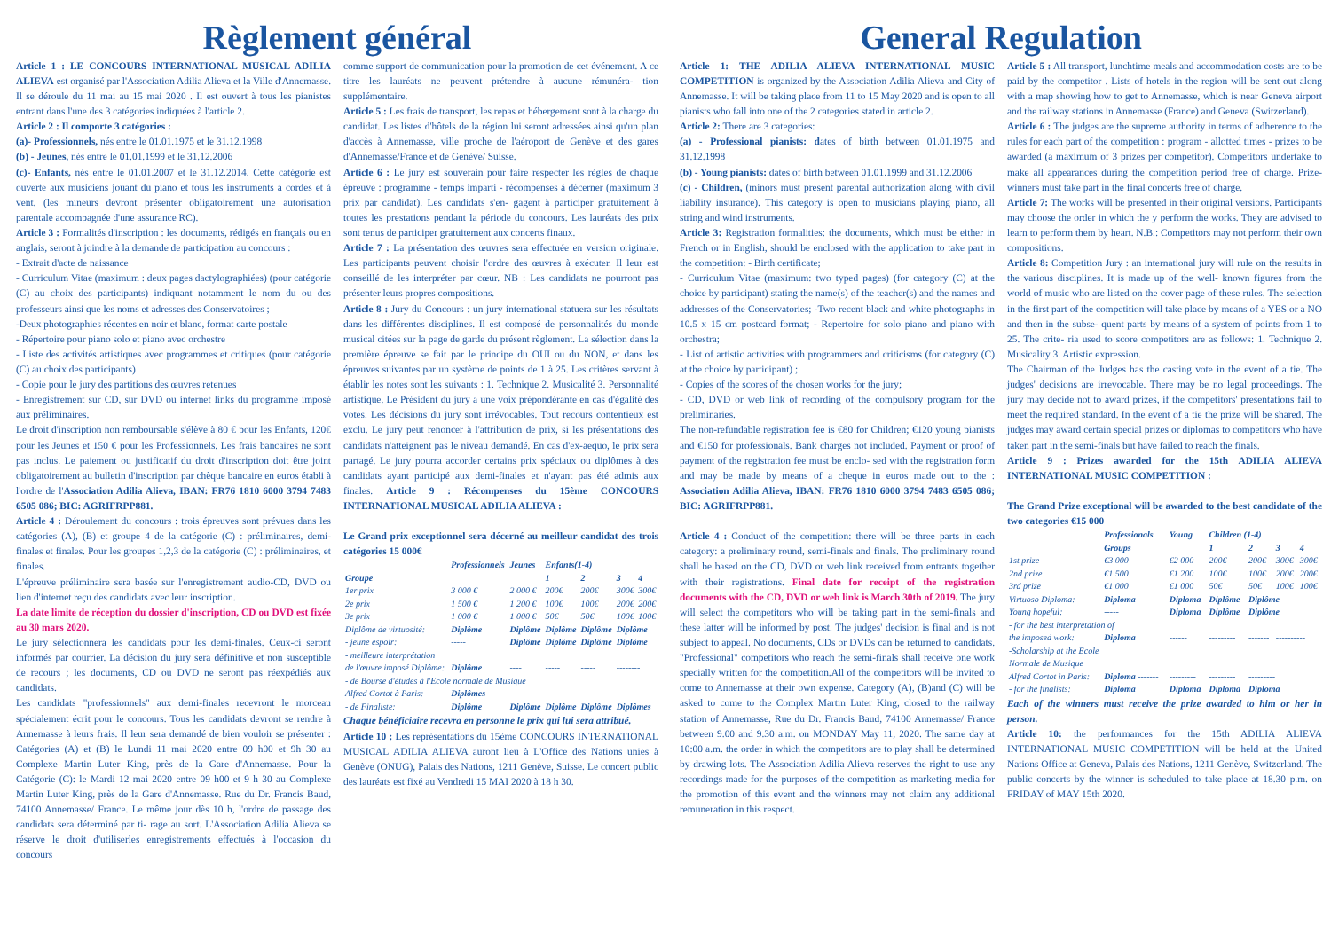Règlement général
Article 1 : LE CONCOURS INTERNATIONAL MUSICAL ADILIA ALIEVA est organisé par l'Association Adilia Alieva et la Ville d'Annemasse. Il se déroule du 11 mai au 15 mai 2020 . Il est ouvert à tous les pianistes entrant dans l'une des 3 catégories indiquées à l'article 2.
Article 2 : Il comporte 3 catégories :
(a)- Professionnels, nés entre le 01.01.1975 et le 31.12.1998
(b) - Jeunes, nés entre le 01.01.1999 et le 31.12.2006
(c)- Enfants, nés entre le 01.01.2007 et le 31.12.2014. Cette catégorie est ouverte aux musiciens jouant du piano et tous les instruments à cordes et à vent. (les mineurs devront présenter obligatoirement une autorisation parentale accompagnée d'une assurance RC).
Article 3 : Formalités d'inscription : les documents, rédigés en français ou en anglais, seront à joindre à la demande de participation au concours :
- Extrait d'acte de naissance
- Curriculum Vitae (maximum : deux pages dactylographiées) (pour catégorie (C) au choix des participants) indiquant notamment le nom du ou des professeurs ainsi que les noms et adresses des Conservatoires ;
-Deux photographies récentes en noir et blanc, format carte postale
- Répertoire pour piano solo et piano avec orchestre
- Liste des activités artistiques avec programmes et critiques (pour catégorie (C) au choix des participants)
- Copie pour le jury des partitions des œuvres retenues
- Enregistrement sur CD, sur DVD ou internet links du programme imposé aux préliminaires.
Le droit d'inscription non remboursable s'élève à 80 € pour les Enfants, 120€ pour les Jeunes et 150 € pour les Professionnels. Les frais bancaires ne sont pas inclus. Le paiement ou justificatif du droit d'inscription doit être joint obligatoirement au bulletin d'inscription par chèque bancaire en euros établi à l'ordre de l'Association Adilia Alieva, IBAN: FR76 1810 6000 3794 7483 6505 086; BIC: AGRIFRPP881.
Article 4 : Déroulement du concours : trois épreuves sont prévues dans les catégories (A), (B) et groupe 4 de la catégorie (C) : préliminaires, demi-finales et finales. Pour les groupes 1,2,3 de la catégorie (C) : préliminaires, et finales.
L'épreuve préliminaire sera basée sur l'enregistrement audio-CD, DVD ou lien d'internet reçu des candidats avec leur inscription.
La date limite de réception du dossier d'inscription, CD ou DVD est fixée au 30 mars 2020.
Le jury sélectionnera les candidats pour les demi-finales. Ceux-ci seront informés par courrier. La décision du jury sera définitive et non susceptible de recours ; les documents, CD ou DVD ne seront pas réexpédiés aux candidats.
Les candidats "professionnels" aux demi-finales recevront le morceau spécialement écrit pour le concours. Tous les candidats devront se rendre à Annemasse à leurs frais. Il leur sera demandé de bien vouloir se présenter : Catégories (A) et (B) le Lundi 11 mai 2020 entre 09 h00 et 9h 30 au Complexe Martin Luter King, près de la Gare d'Annemasse. Pour la Catégorie (C): le Mardi 12 mai 2020 entre 09 h00 et 9 h 30 au Complexe Martin Luter King, près de la Gare d'Annemasse. Rue du Dr. Francis Baud, 74100 Annemasse/ France. Le même jour dès 10 h, l'ordre de passage des candidats sera déterminé par ti- rage au sort. L'Association Adilia Alieva se réserve le droit d'utiliserles enregistrements effectués à l'occasion du concours
comme support de communication pour la promotion de cet événement. A ce titre les lauréats ne peuvent prétendre à aucune rémunéra- tion supplémentaire.
Article 5 : Les frais de transport, les repas et hébergement sont à la charge du candidat. Les listes d'hôtels de la région lui seront adressées ainsi qu'un plan d'accès à Annemasse, ville proche de l'aéroport de Genève et des gares d'Annemasse/France et de Genève/ Suisse.
Article 6 : Le jury est souverain pour faire respecter les règles de chaque épreuve : programme - temps imparti - récompenses à décerner (maximum 3 prix par candidat). Les candidats s'en- gagent à participer gratuitement à toutes les prestations pendant la période du concours. Les lauréats des prix sont tenus de participer gratuitement aux concerts finaux.
Article 7 : La présentation des œuvres sera effectuée en version originale. Les participants peuvent choisir l'ordre des œuvres à exécuter. Il leur est conseillé de les interpréter par cœur. NB : Les candidats ne pourront pas présenter leurs propres compositions.
Article 8 : Jury du Concours : un jury international statuera sur les résultats dans les différentes disciplines. Il est composé de personnalités du monde musical citées sur la page de garde du présent règlement. La sélection dans la première épreuve se fait par le principe du OUI ou du NON, et dans les épreuves suivantes par un système de points de 1 à 25. Les critères servant à établir les notes sont les suivants : 1. Technique 2. Musicalité 3. Personnalité artistique. Le Président du jury a une voix prépondérante en cas d'égalité des votes. Les décisions du jury sont irrévocables. Tout recours contentieux est exclu. Le jury peut renoncer à l'attribution de prix, si les présentations des candidats n'atteignent pas le niveau demandé. En cas d'ex-aequo, le prix sera partagé. Le jury pourra accorder certains prix spéciaux ou diplômes à des candidats ayant participé aux demi-finales et n'ayant pas été admis aux finales. Article 9 : Récompenses du 15ème CONCOURS INTERNATIONAL MUSICAL ADILIA ALIEVA :
Le Grand prix exceptionnel sera décerné au meilleur candidat des trois catégories 15 000€
| | Professionnels | Jeunes | Enfants(1-4) | | | |
| --- | --- | --- | --- | --- | --- | --- |
| Groupe | | | 1 | 2 | 3 | 4 |
| 1er prix | 3 000 € | 2 000 € | 200€ | 200€ | 300€ | 300€ |
| 2e prix | 1 500 € | 1 200 € | 100€ | 100€ | 200€ | 200€ |
| 3e prix | 1 000 € | 1 000 € | 50€ | 50€ | 100€ | 100€ |
| Diplôme de virtuosité: | Diplôme | Diplôme | Diplôme | Diplôme | Diplôme | |
| - jeune espoir: | ----- | Diplôme | Diplôme | Diplôme | Diplôme | |
| - meilleure interprétation | | | | | | |
| de l'œuvre imposé Diplôme: | Diplôme | ---- | ----- | ----- | -------- | |
| - de Bourse d'études à l'Ecole normale de Musique | | | | | | |
| Alfred Cortot à Paris: - | Diplômes | | | | | |
| - de Finaliste: | Diplôme | Diplôme | Diplôme | Diplôme | Diplômes | |
Chaque bénéficiaire recevra en personne le prix qui lui sera attribué.
Article 10 : Les représentations du 15ème CONCOURS INTERNATIONAL MUSICAL ADILIA ALIEVA auront lieu à L'Office des Nations unies à Genève (ONUG), Palais des Nations, 1211 Genève, Suisse. Le concert public des lauréats est fixé au Vendredi 15 MAI 2020 à 18 h 30.
General Regulation
Article 1: THE ADILIA ALIEVA INTERNATIONAL MUSIC COMPETITION is organized by the Association Adilia Alieva and City of Annemasse. It will be taking place from 11 to 15 May 2020 and is open to all pianists who fall into one of the 2 categories stated in article 2.
Article 2: There are 3 categories:
(a) - Professional pianists: dates of birth between 01.01.1975 and 31.12.1998
(b) - Young pianists: dates of birth between 01.01.1999 and 31.12.2006
(c) - Children, (minors must present parental authorization along with civil liability insurance). This category is open to musicians playing piano, all string and wind instruments.
Article 3: Registration formalities: the documents, which must be either in French or in English, should be enclosed with the application to take part in the competition: - Birth certificate;
- Curriculum Vitae (maximum: two typed pages) (for category (C) at the choice by participant) stating the name(s) of the teacher(s) and the names and addresses of the Conservatories; -Two recent black and white photographs in 10.5 x 15 cm postcard format; - Repertoire for solo piano and piano with orchestra;
- List of artistic activities with programmers and criticisms (for category (C) at the choice by participant) ;
- Copies of the scores of the chosen works for the jury;
- CD, DVD or web link of recording of the compulsory program for the preliminaries.
The non-refundable registration fee is €80 for Children; €120 young pianists and €150 for professionals. Bank charges not included. Payment or proof of payment of the registration fee must be enclo- sed with the registration form and may be made by means of a cheque in euros made out to the : Association Adilia Alieva, IBAN: FR76 1810 6000 3794 7483 6505 086; BIC: AGRIFRPP881.
Article 4 : Conduct of the competition: there will be three parts in each category: a preliminary round, semi-finals and finals. The preliminary round shall be based on the CD, DVD or web link received from entrants together with their registrations. Final date for receipt of the registration documents with the CD, DVD or web link is March 30th of 2019. The jury will select the competitors who will be taking part in the semi-finals and these latter will be informed by post. The judges' decision is final and is not subject to appeal. No documents, CDs or DVDs can be returned to candidats. "Professional" competitors who reach the semi-finals shall receive one work specially written for the competition.All of the competitors will be invited to come to Annemasse at their own expense. Category (A), (B)and (C) will be asked to come to the Complex Martin Luter King, closed to the railway station of Annemasse, Rue du Dr. Francis Baud, 74100 Annemasse/ France between 9.00 and 9.30 a.m. on MONDAY May 11, 2020. The same day at 10:00 a.m. the order in which the competitors are to play shall be determined by drawing lots. The Association Adilia Alieva reserves the right to use any recordings made for the purposes of the competition as marketing media for the promotion of this event and the winners may not claim any additional remuneration in this respect.
Article 5 : All transport, lunchtime meals and accommodation costs are to be paid by the competitor . Lists of hotels in the region will be sent out along with a map showing how to get to Annemasse, which is near Geneva airport and the railway stations in Annemasse (France) and Geneva (Switzerland).
Article 6 : The judges are the supreme authority in terms of adherence to the rules for each part of the competition : program - allotted times - prizes to be awarded (a maximum of 3 prizes per competitor). Competitors undertake to make all appearances during the competition period free of charge. Prize-winners must take part in the final concerts free of charge.
Article 7: The works will be presented in their original versions. Participants may choose the order in which the y perform the works. They are advised to learn to perform them by heart. N.B.: Competitors may not perform their own compositions.
Article 8: Competition Jury : an international jury will rule on the results in the various disciplines. It is made up of the well- known figures from the world of music who are listed on the cover page of these rules. The selection in the first part of the competition will take place by means of a YES or a NO and then in the subse- quent parts by means of a system of points from 1 to 25. The crite- ria used to score competitors are as follows: 1. Technique 2. Musicality 3. Artistic expression.
The Chairman of the Judges has the casting vote in the event of a tie. The judges' decisions are irrevocable. There may be no legal proceedings. The jury may decide not to award prizes, if the competitors' presentations fail to meet the required standard. In the event of a tie the prize will be shared. The judges may award certain special prizes or diplomas to competitors who have taken part in the semi-finals but have failed to reach the finals.
Article 9 : Prizes awarded for the 15th ADILIA ALIEVA INTERNATIONAL MUSIC COMPETITION :
The Grand Prize exceptional will be awarded to the best candidate of the two categories €15 000
| | Professionals | Young | Children (1-4) | | | |
| --- | --- | --- | --- | --- | --- | --- |
| | Groups | | 1 | 2 | 3 | 4 |
| 1st prize | €3 000 | €2 000 | 200€ | 200€ | 300€ | 300€ |
| 2nd prize | €1 500 | €1 200 | 100€ | 100€ | 200€ | 200€ |
| 3rd prize | €1 000 | €1 000 | 50€ | 50€ | 100€ | 100€ |
| Virtuoso Diploma: | Diploma | Diploma | Diplôme | Diplôme | | |
| Young hopeful: | ----- | Diploma | Diplôme | Diplôme | | |
| - for the best interpretation of | | | | | | |
| the imposed work: | Diploma | ------ | --------- | ------- | ---------- | |
| -Scholarship at the Ecole | | | | | | |
| Normale de Musique | | | | | | |
| Alfred Cortot in Paris: | Diploma ------- | --------- | --------- | --------- | | |
| - for the finalists: | Diploma | Diploma | Diploma | Diploma | | |
Each of the winners must receive the prize awarded to him or her in person.
Article 10: the performances for the 15th ADILIA ALIEVA INTERNATIONAL MUSIC COMPETITION will be held at the United Nations Office at Geneva, Palais des Nations, 1211 Genève, Switzerland. The public concerts by the winner is scheduled to take place at 18.30 p.m. on FRIDAY of MAY 15th 2020.